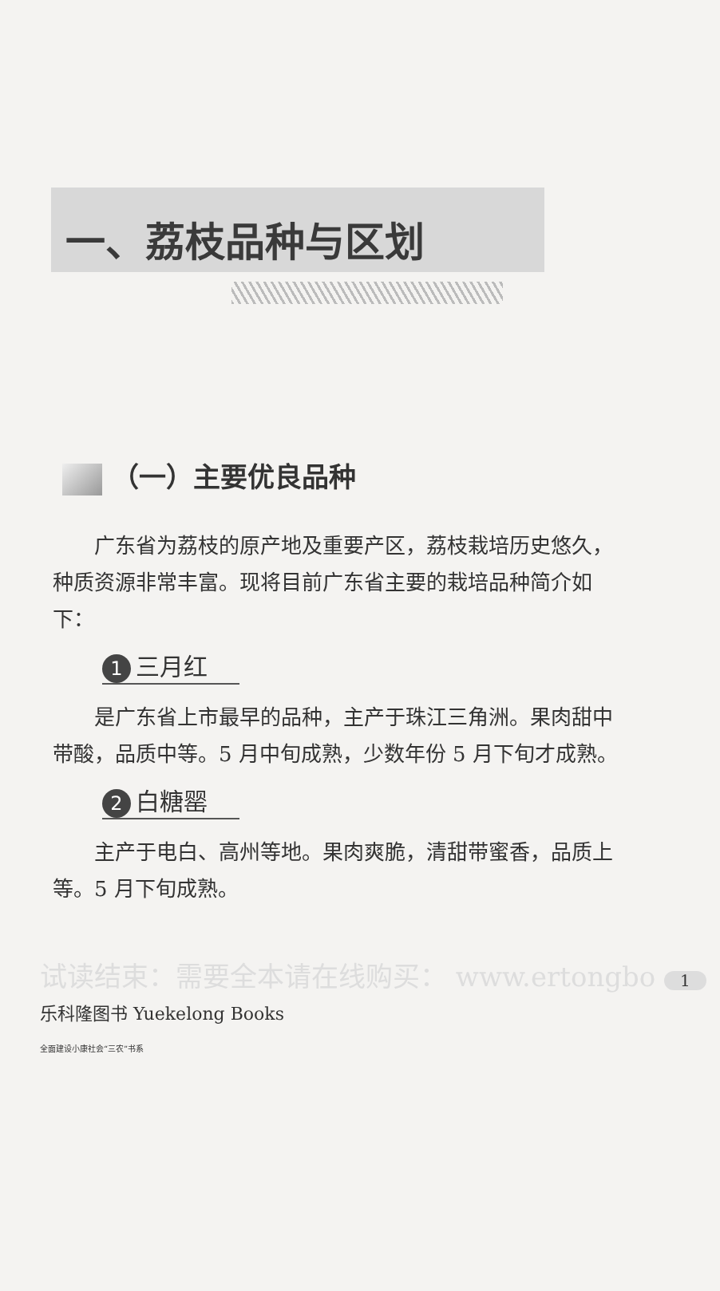一、荔枝品种与区划
（一）主要优良品种
广东省为荔枝的原产地及重要产区，荔枝栽培历史悠久，种质资源非常丰富。现将目前广东省主要的栽培品种简介如下：
1 三月红
是广东省上市最早的品种，主产于珠江三角洲。果肉甜中带酸，品质中等。5 月中旬成熟，少数年份 5 月下旬才成熟。
2 白糖罂
主产于电白、高州等地。果肉爽脆，清甜带蜜香，品质上等。5 月下旬成熟。
试读结束：需要全本请在线购买： www.ertongbo 1 乐科隆图书 Yuekelong Books
全面建设小康社会“三农”书系